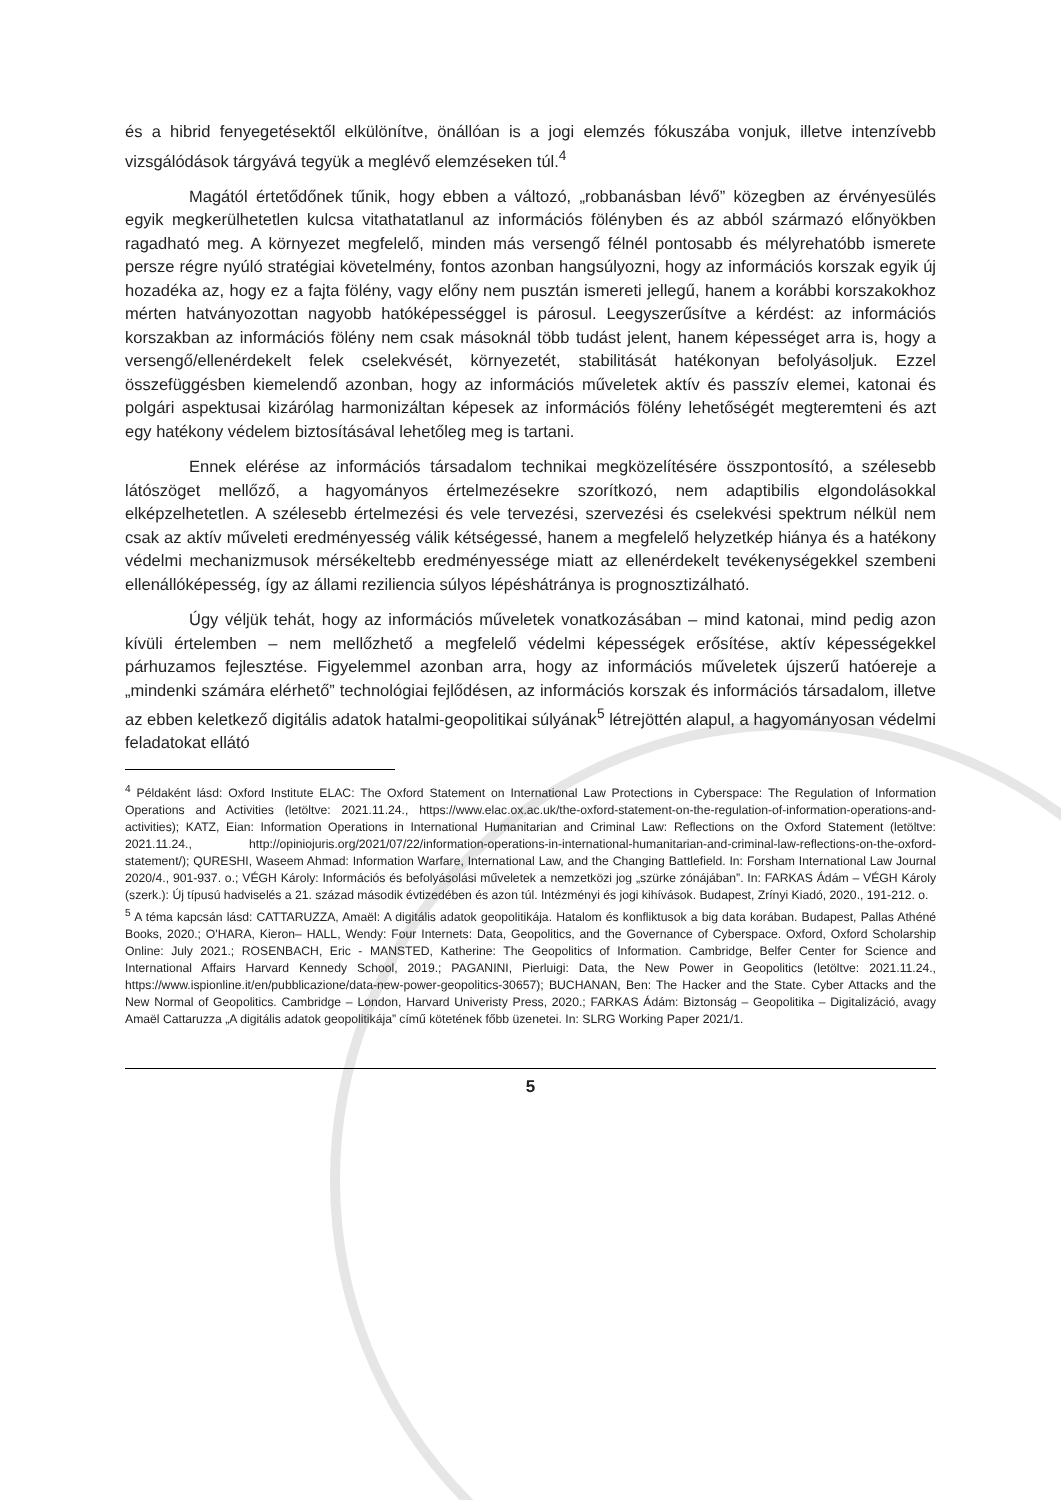és a hibrid fenyegetésektől elkülönítve, önállóan is a jogi elemzés fókuszába vonjuk, illetve intenzívebb vizsgálódások tárgyává tegyük a meglévő elemzéseken túl.<sup>4</sup>
Magától értetődőnek tűnik, hogy ebben a változó, „robbanásban lévő” közegben az érvényesülés egyik megkerülhetetlen kulcsa vitathatatlanul az információs fölényben és az abból származó előnyökben ragadható meg. A környezet megfelelő, minden más versengő félnél pontosabb és mélyrehatóbb ismerete persze régre nyúló stratégiai követelmény, fontos azonban hangsúlyozni, hogy az információs korszak egyik új hozadéka az, hogy ez a fajta fölény, vagy előny nem pusztán ismereti jellegű, hanem a korábbi korszakokhoz mérten hatványozottan nagyobb hatóképességgel is párosul. Leegyszerűsítve a kérdést: az információs korszakban az információs fölény nem csak másoknál több tudást jelent, hanem képességet arra is, hogy a versengő/ellenérdekelt felek cselekvését, környezetét, stabilitását hatékonyan befolyásoljuk. Ezzel összefüggésben kiemelendő azonban, hogy az információs műveletek aktív és passzív elemei, katonai és polgári aspektusai kizárólag harmonizáltan képesek az információs fölény lehetőségét megteremteni és azt egy hatékony védelem biztosításával lehetőleg meg is tartani.
Ennek elérése az információs társadalom technikai megközelítésére összpontosító, a szélesebb látószöget mellőző, a hagyományos értelmezésekre szorítkozó, nem adaptibilis elgondolásokkal elképzelhetetlen. A szélesebb értelmezési és vele tervezési, szervezési és cselekvési spektrum nélkül nem csak az aktív műveleti eredményesség válik kétségessé, hanem a megfelelő helyzetkép hiánya és a hatékony védelmi mechanizmusok mérsékeltebb eredményessége miatt az ellenérdekelt tevékenységekkel szembeni ellenállóképesség, így az állami reziliencia súlyos lépéshátránya is prognosztizálható.
Úgy véljük tehát, hogy az információs műveletek vonatkozásában – mind katonai, mind pedig azon kívüli értelemben – nem mellőzhető a megfelelő védelmi képességek erősítése, aktív képességekkel párhuzamos fejlesztése. Figyelemmel azonban arra, hogy az információs műveletek újszerű hatóereje a „mindenki számára elérhető” technológiai fejlődésen, az információs korszak és információs társadalom, illetve az ebben keletkező digitális adatok hatalmi-geopolitikai súlyának<sup>5</sup> létrejöttén alapul, a hagyományosan védelmi feladatokat ellátó
<sup>4</sup> Példaként lásd: Oxford Institute ELAC: The Oxford Statement on International Law Protections in Cyberspace: The Regulation of Information Operations and Activities (letöltve: 2021.11.24., https://www.elac.ox.ac.uk/the-oxford-statement-on-the-regulation-of-information-operations-and-activities); KATZ, Eian: Information Operations in International Humanitarian and Criminal Law: Reflections on the Oxford Statement (letöltve: 2021.11.24., http://opiniojuris.org/2021/07/22/information-operations-in-international-humanitarian-and-criminal-law-reflections-on-the-oxford-statement/); QURESHI, Waseem Ahmad: Information Warfare, International Law, and the Changing Battlefield. In: Forsham International Law Journal 2020/4., 901-937. o.; VÉGH Károly: Információs és befolyásolási műveletek a nemzetközi jog „szürke zónájában”. In: FARKAS Ádám – VÉGH Károly (szerk.): Új típusú hadviselés a 21. század második évtizedében és azon túl. Intézményi és jogi kihívások. Budapest, Zrínyi Kiadó, 2020., 191-212. o.
<sup>5</sup> A téma kapcsán lásd: CATTARUZZA, Amaël: A digitális adatok geopolitikája. Hatalom és konfliktusok a big data korában. Budapest, Pallas Athéné Books, 2020.; O'HARA, Kieron– HALL, Wendy: Four Internets: Data, Geopolitics, and the Governance of Cyberspace. Oxford, Oxford Scholarship Online: July 2021.; ROSENBACH, Eric - MANSTED, Katherine: The Geopolitics of Information. Cambridge, Belfer Center for Science and International Affairs Harvard Kennedy School, 2019.; PAGANINI, Pierluigi: Data, the New Power in Geopolitics (letöltve: 2021.11.24., https://www.ispionline.it/en/pubblicazione/data-new-power-geopolitics-30657); BUCHANAN, Ben: The Hacker and the State. Cyber Attacks and the New Normal of Geopolitics. Cambridge – London, Harvard Univeristy Press, 2020.; FARKAS Ádám: Biztonság – Geopolitika – Digitalizáció, avagy Amaël Cattaruzza „A digitális adatok geopolitikája” című kötetének főbb üzenetei. In: SLRG Working Paper 2021/1.
5